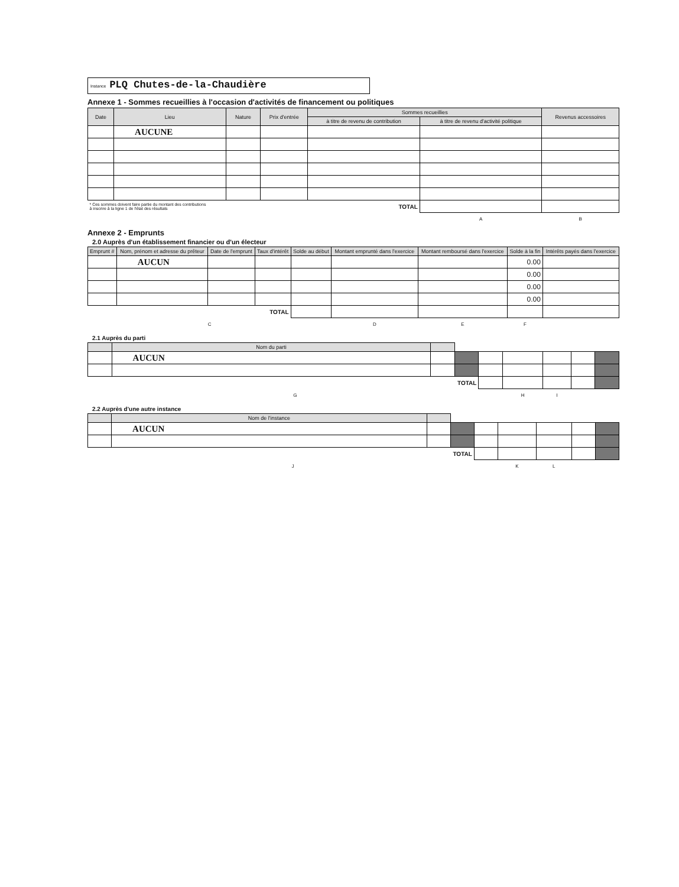Instance PLQ Chutes-de-la-Chaudière
Annexe 1 - Sommes recueillies à l'occasion d'activités de financement ou politiques
| Date | Lieu | Nature | Prix d'entrée | Sommes recueillies | | Revenus accessoires |
| --- | --- | --- | --- | --- | --- | --- |
| | | | | à titre de revenu de contribution | à titre de revenu d'activité politique | |
| | AUCUNE | | | | | |
| * Ces sommes doivent faire partie du montant des contributions à inscrire à la ligne 1 de l'état des résultats | | | TOTAL | | | |
| | | | | | A | B |
Annexe 2 - Emprunts
2.0 Auprès d'un établissement financier ou d'un électeur
| Emprunt # | Nom, prénom et adresse du prêteur | Date de l'emprunt | Taux d'intérêt | Solde au début | Montant emprunté dans l'exercice | Montant remboursé dans l'exercice | Solde à la fin | Intérêts payés dans l'exercice |
| --- | --- | --- | --- | --- | --- | --- | --- | --- |
| | AUCUN | | | | | | 0.00 | |
| | | | | | | | 0.00 | |
| | | | | | | | 0.00 | |
| | | | | | | | 0.00 | |
| TOTAL | | | | | | | | |
| C | | | | | D | E | F | |
2.1 Auprès du parti
| | Nom du parti | | | | | | | |
| --- | --- | --- | --- | --- | --- | --- | --- | --- |
| | AUCUN | | | | | | | |
| TOTAL | | | | | | | | |
| G | | | | | H | I | | |
2.2 Auprès d'une autre instance
| | Nom de l'instance | | | | | | | |
| --- | --- | --- | --- | --- | --- | --- | --- | --- |
| | AUCUN | | | | | | | |
| TOTAL | | | | | | | | |
| J | | | | | K | L | | |